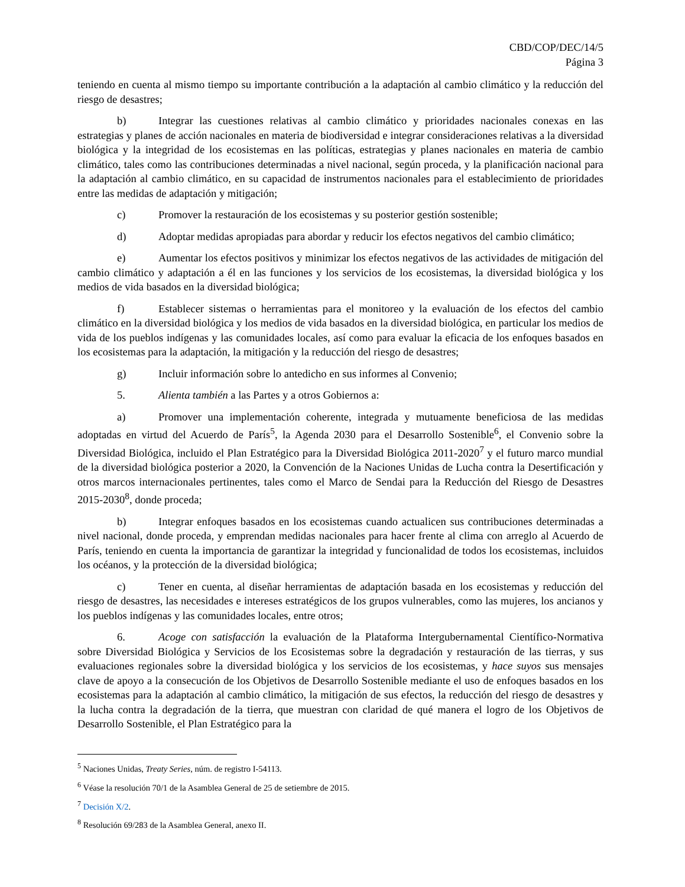CBD/COP/DEC/14/5
Página 3
teniendo en cuenta al mismo tiempo su importante contribución a la adaptación al cambio climático y la reducción del riesgo de desastres;
b) Integrar las cuestiones relativas al cambio climático y prioridades nacionales conexas en las estrategias y planes de acción nacionales en materia de biodiversidad e integrar consideraciones relativas a la diversidad biológica y la integridad de los ecosistemas en las políticas, estrategias y planes nacionales en materia de cambio climático, tales como las contribuciones determinadas a nivel nacional, según proceda, y la planificación nacional para la adaptación al cambio climático, en su capacidad de instrumentos nacionales para el establecimiento de prioridades entre las medidas de adaptación y mitigación;
c) Promover la restauración de los ecosistemas y su posterior gestión sostenible;
d) Adoptar medidas apropiadas para abordar y reducir los efectos negativos del cambio climático;
e) Aumentar los efectos positivos y minimizar los efectos negativos de las actividades de mitigación del cambio climático y adaptación a él en las funciones y los servicios de los ecosistemas, la diversidad biológica y los medios de vida basados en la diversidad biológica;
f) Establecer sistemas o herramientas para el monitoreo y la evaluación de los efectos del cambio climático en la diversidad biológica y los medios de vida basados en la diversidad biológica, en particular los medios de vida de los pueblos indígenas y las comunidades locales, así como para evaluar la eficacia de los enfoques basados en los ecosistemas para la adaptación, la mitigación y la reducción del riesgo de desastres;
g) Incluir información sobre lo antedicho en sus informes al Convenio;
5. Alienta también a las Partes y a otros Gobiernos a:
a) Promover una implementación coherente, integrada y mutuamente beneficiosa de las medidas adoptadas en virtud del Acuerdo de París<sup>5</sup>, la Agenda 2030 para el Desarrollo Sostenible<sup>6</sup>, el Convenio sobre la Diversidad Biológica, incluido el Plan Estratégico para la Diversidad Biológica 2011-2020<sup>7</sup> y el futuro marco mundial de la diversidad biológica posterior a 2020, la Convención de la Naciones Unidas de Lucha contra la Desertificación y otros marcos internacionales pertinentes, tales como el Marco de Sendai para la Reducción del Riesgo de Desastres 2015-2030<sup>8</sup>, donde proceda;
b) Integrar enfoques basados en los ecosistemas cuando actualicen sus contribuciones determinadas a nivel nacional, donde proceda, y emprendan medidas nacionales para hacer frente al clima con arreglo al Acuerdo de París, teniendo en cuenta la importancia de garantizar la integridad y funcionalidad de todos los ecosistemas, incluidos los océanos, y la protección de la diversidad biológica;
c) Tener en cuenta, al diseñar herramientas de adaptación basada en los ecosistemas y reducción del riesgo de desastres, las necesidades e intereses estratégicos de los grupos vulnerables, como las mujeres, los ancianos y los pueblos indígenas y las comunidades locales, entre otros;
6. Acoge con satisfacción la evaluación de la Plataforma Intergubernamental Científico-Normativa sobre Diversidad Biológica y Servicios de los Ecosistemas sobre la degradación y restauración de las tierras, y sus evaluaciones regionales sobre la diversidad biológica y los servicios de los ecosistemas, y hace suyos sus mensajes clave de apoyo a la consecución de los Objetivos de Desarrollo Sostenible mediante el uso de enfoques basados en los ecosistemas para la adaptación al cambio climático, la mitigación de sus efectos, la reducción del riesgo de desastres y la lucha contra la degradación de la tierra, que muestran con claridad de qué manera el logro de los Objetivos de Desarrollo Sostenible, el Plan Estratégico para la
<sup>5</sup> Naciones Unidas, Treaty Series, núm. de registro I-54113.
<sup>6</sup> Véase la resolución 70/1 de la Asamblea General de 25 de setiembre de 2015.
<sup>7</sup> Decisión X/2.
<sup>8</sup> Resolución 69/283 de la Asamblea General, anexo II.